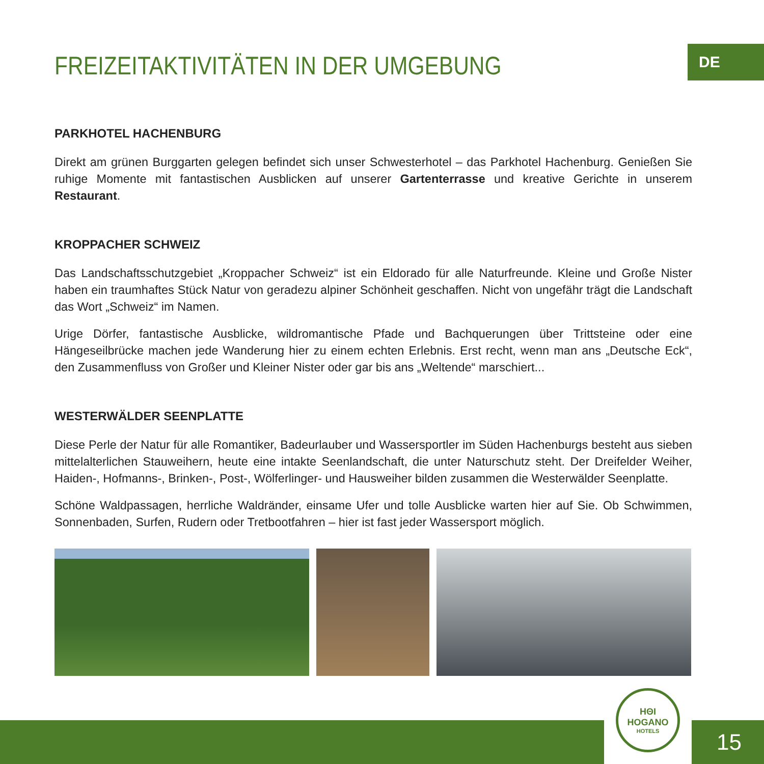DE
FREIZEITAKTIVITÄTEN IN DER UMGEBUNG
PARKHOTEL HACHENBURG
Direkt am grünen Burggarten gelegen befindet sich unser Schwesterhotel – das Parkhotel Hachenburg. Genießen Sie ruhige Momente mit fantastischen Ausblicken auf unserer Gartenterrasse und kreative Gerichte in unserem Restaurant.
KROPPACHER SCHWEIZ
Das Landschaftsschutzgebiet „Kroppacher Schweiz“ ist ein Eldorado für alle Naturfreunde. Kleine und Große Nister haben ein traumhaftes Stück Natur von geradezu alpiner Schönheit geschaffen. Nicht von ungefähr trägt die Landschaft das Wort „Schweiz“ im Namen.
Urige Dörfer, fantastische Ausblicke, wildromantische Pfade und Bachquerungen über Trittsteine oder eine Hängeseilbrücke machen jede Wanderung hier zu einem echten Erlebnis. Erst recht, wenn man ans „Deutsche Eck“, den Zusammenfluss von Großer und Kleiner Nister oder gar bis ans „Weltende“ marschiert...
WESTERWÄLDER SEENPLATTE
Diese Perle der Natur für alle Romantiker, Badeurlauber und Wassersportler im Süden Hachenburgs besteht aus sieben mittelalterlichen Stauweihern, heute eine intakte Seenlandschaft, die unter Naturschutz steht. Der Dreifelder Weiher, Haiden-, Hofmanns-, Brinken-, Post-, Wölferlinger- und Hausweiher bilden zusammen die Westerwälder Seenplatte.
Schöne Waldpassagen, herrliche Waldränder, einsame Ufer und tolle Ausblicke warten hier auf Sie. Ob Schwimmen, Sonnenbaden, Surfen, Rudern oder Tretbootfahren – hier ist fast jeder Wassersport möglich.
HΘI
HOGANO
HOTELS
15